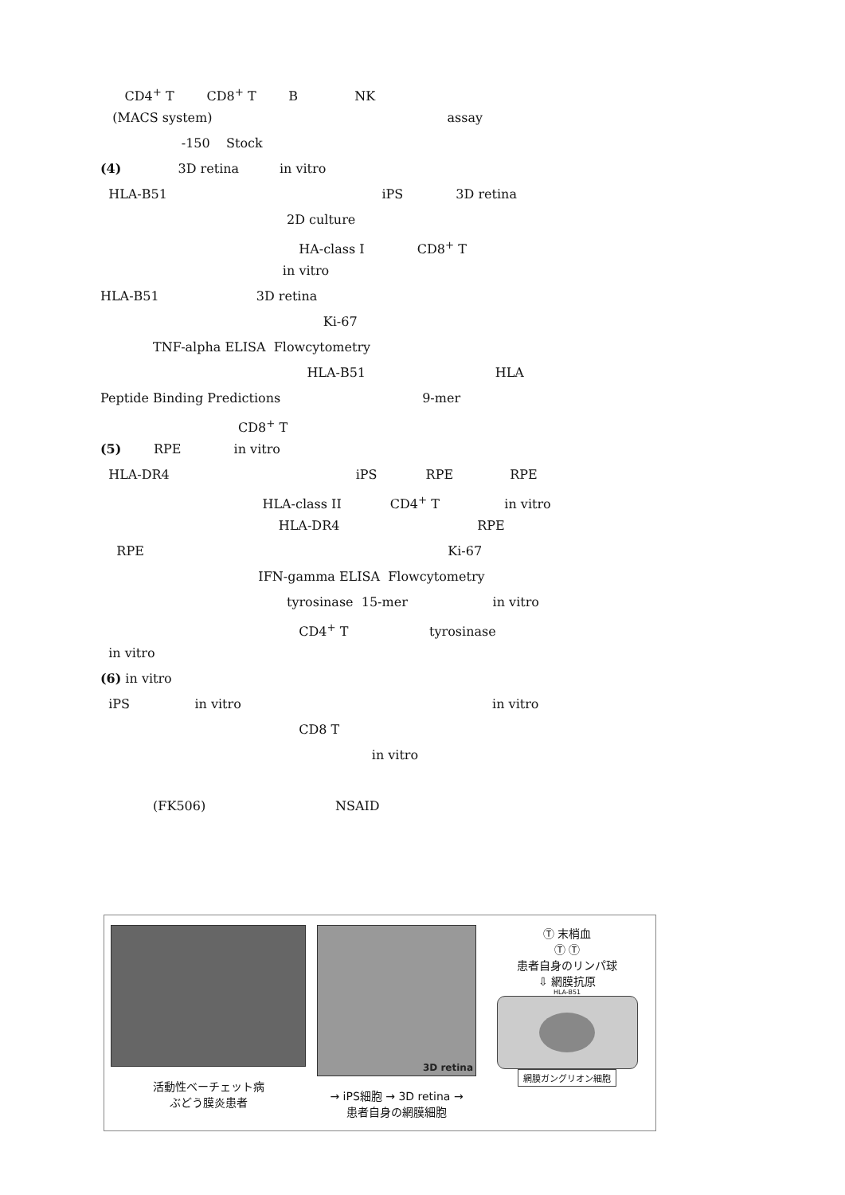CD4<sup>+</sup> T CD8<sup>+</sup> T B NK
(MACS system) assay
-150 Stock
(4) 3D retina in vitro
HLA-B51 iPS 3D retina
2D culture
HA-class I CD8<sup>+</sup> T
in vitro
HLA-B51 3D retina
Ki-67
TNF-alpha ELISA Flowcytometry
HLA-B51 HLA
Peptide Binding Predictions 9-mer
CD8<sup>+</sup> T
(5) RPE in vitro
HLA-DR4 iPS RPE RPE
HLA-class II CD4<sup>+</sup> T in vitro
HLA-DR4 RPE
RPE Ki-67
IFN-gamma ELISA Flowcytometry
tyrosinase 15-mer in vitro
CD4<sup>+</sup> T tyrosinase
in vitro
(6) in vitro
iPS in vitro in vitro
CD8 T
in vitro
(FK506) NSAID
活動性ベーチェット病
ぶどう膜炎患者
3D retina
→ iPS細胞 → 3D retina →
患者自身の網膜細胞
Ⓣ 末梢血
Ⓣ Ⓣ
患者自身のリンパ球
⇩ 網膜抗原
HLA-B51
網膜ガングリオン細胞